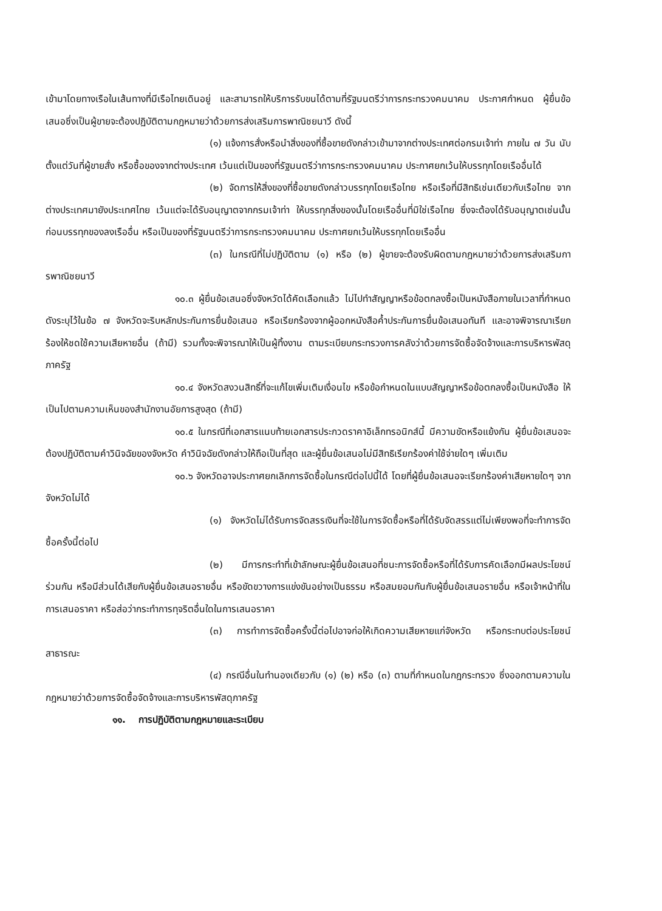เข้ามาโดยทางเรือในเส้นทางที่มีเรือไทยเดินอยู่ และสามารถให้บริการรับขนได้ตามที่รัฐมนตรีว่าการกระทรวงคมนาคม ประกาศกำหนด ผู้ยื่นข้อเสนอซึ่งเป็นผู้ขายจะต้องปฏิบัติตามกฎหมายว่าด้วยการส่งเสริมการพาณิชยนาวี ดังนี้
(๑) แจ้งการสั่งหรือนำสิ่งของที่ซื้อขายดังกล่าวเข้ามาจากต่างประเทศต่อกรมเจ้าท่า ภายใน ๗ วัน นับตั้งแต่วันที่ผู้ขายสั่ง หรือซื้อของจากต่างประเทศ เว้นแต่เป็นของที่รัฐมนตรีว่าการกระทรวงคมนาคม ประกาศยกเว้นให้บรรทุกโดยเรืออื่นได้
(๒) จัดการให้สิ่งของที่ซื้อขายดังกล่าวบรรทุกโดยเรือไทย หรือเรือที่มีสิทธิเช่นเดียวกับเรือไทย จากต่างประเทศมายังประเทศไทย เว้นแต่จะได้รับอนุญาตจากกรมเจ้าท่า ให้บรรทุกสิ่งของนั้นโดยเรืออื่นที่มิใช่เรือไทย ซึ่งจะต้องได้รับอนุญาตเช่นนั้นก่อนบรรทุกของลงเรืออื่น หรือเป็นของที่รัฐมนตรีว่าการกระทรวงคมนาคม ประกาศยกเว้นให้บรรทุกโดยเรืออื่น
(๓) ในกรณีที่ไม่ปฏิบัติตาม (๑) หรือ (๒) ผู้ขายจะต้องรับผิดตามกฎหมายว่าด้วยการส่งเสริมการพาณิชยนาวี
๑๐.๓ ผู้ยื่นข้อเสนอซึ่งจังหวัดได้คัดเลือกแล้ว ไม่ไปทำสัญญาหรือข้อตกลงซื้อเป็นหนังสือภายในเวลาที่กำหนด ดังระบุไว้ในข้อ ๗ จังหวัดจะริบหลักประกันการยื่นข้อเสนอ หรือเรียกร้องจากผู้ออกหนังสือค้ำประกันการยื่นข้อเสนอทันที และอาจพิจารณาเรียกร้องให้ชดใช้ความเสียหายอื่น (ถ้ามี) รวมทั้งจะพิจารณาให้เป็นผู้ทิ้งงาน ตามระเบียบกระทรวงการคลังว่าด้วยการจัดซื้อจัดจ้างและการบริหารพัสดุภาครัฐ
๑๐.๔ จังหวัดสงวนสิทธิ์ที่จะแก้ไขเพิ่มเติมเงื่อนไข หรือข้อกำหนดในแบบสัญญาหรือข้อตกลงซื้อเป็นหนังสือ ให้เป็นไปตามความเห็นของสำนักงานอัยการสูงสุด (ถ้ามี)
๑๐.๕ ในกรณีที่เอกสารแนบท้ายเอกสารประกวดราคาอิเล็กทรอนิกส์นี้ มีความขัดหรือแย้งกัน ผู้ยื่นข้อเสนอจะต้องปฏิบัติตามคำวินิจฉัยของจังหวัด คำวินิจฉัยดังกล่าวให้ถือเป็นที่สุด และผู้ยื่นข้อเสนอไม่มีสิทธิเรียกร้องค่าใช้จ่ายใดๆ เพิ่มเติม
๑๐.๖ จังหวัดอาจประกาศยกเลิกการจัดซื้อในกรณีต่อไปนี้ได้ โดยที่ผู้ยื่นข้อเสนอจะเรียกร้องค่าเสียหายใดๆ จากจังหวัดไม่ได้
(๑) จังหวัดไม่ได้รับการจัดสรรเงินที่จะใช้ในการจัดซื้อหรือที่ได้รับจัดสรรแต่ไม่เพียงพอที่จะทำการจัดซื้อครั้งนี้ต่อไป
(๒) มีการกระทำที่เข้าลักษณะผู้ยื่นข้อเสนอที่ชนะการจัดซื้อหรือที่ได้รับการคัดเลือกมีผลประโยชน์ร่วมกัน หรือมีส่วนได้เสียกับผู้ยื่นข้อเสนอรายอื่น หรือขัดขวางการแข่งขันอย่างเป็นธรรม หรือสมยอมกันกับผู้ยื่นข้อเสนอรายอื่น หรือเจ้าหน้าที่ในการเสนอราคา หรือส่อว่ากระทำการทุจริตอื่นใดในการเสนอราคา
(๓) การทำการจัดซื้อครั้งนี้ต่อไปอาจก่อให้เกิดความเสียหายแก่จังหวัด หรือกระทบต่อประโยชน์สาธารณะ
(๔) กรณีอื่นในทำนองเดียวกับ (๑) (๒) หรือ (๓) ตามที่กำหนดในกฎกระทรวง ซึ่งออกตามความในกฎหมายว่าด้วยการจัดซื้อจัดจ้างและการบริหารพัสดุภาครัฐ
๑๑. การปฏิบัติตามกฎหมายและระเบียบ